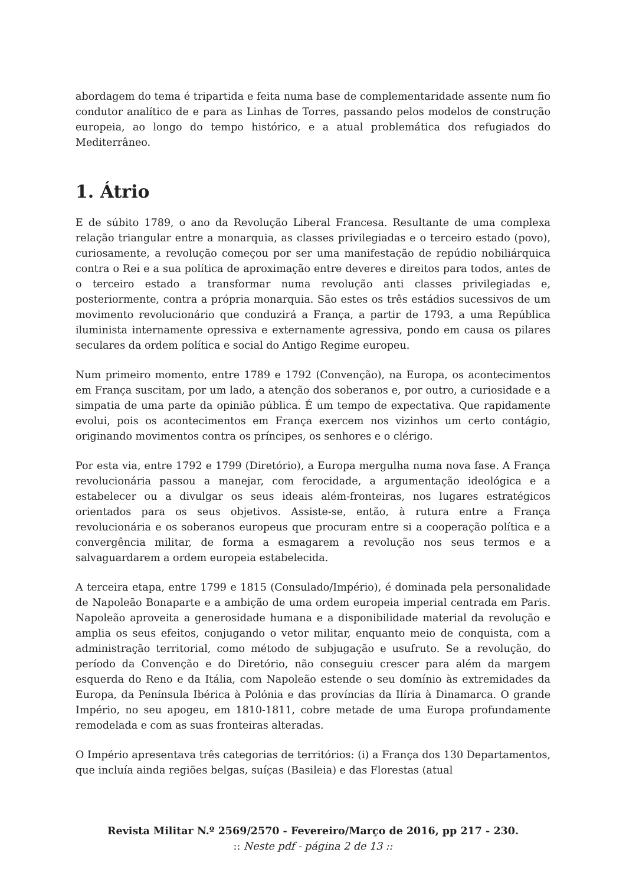abordagem do tema é tripartida e feita numa base de complementaridade assente num fio condutor analítico de e para as Linhas de Torres, passando pelos modelos de construção europeia, ao longo do tempo histórico, e a atual problemática dos refugiados do Mediterrâneo.
1. Átrio
E de súbito 1789, o ano da Revolução Liberal Francesa. Resultante de uma complexa relação triangular entre a monarquia, as classes privilegiadas e o terceiro estado (povo), curiosamente, a revolução começou por ser uma manifestação de repúdio nobiliárquica contra o Rei e a sua política de aproximação entre deveres e direitos para todos, antes de o terceiro estado a transformar numa revolução anti classes privilegiadas e, posteriormente, contra a própria monarquia. São estes os três estádios sucessivos de um movimento revolucionário que conduzirá a França, a partir de 1793, a uma República iluminista internamente opressiva e externamente agressiva, pondo em causa os pilares seculares da ordem política e social do Antigo Regime europeu.
Num primeiro momento, entre 1789 e 1792 (Convenção), na Europa, os acontecimentos em França suscitam, por um lado, a atenção dos soberanos e, por outro, a curiosidade e a simpatia de uma parte da opinião pública. É um tempo de expectativa. Que rapidamente evolui, pois os acontecimentos em França exercem nos vizinhos um certo contágio, originando movimentos contra os príncipes, os senhores e o clérigo.
Por esta via, entre 1792 e 1799 (Diretório), a Europa mergulha numa nova fase. A França revolucionária passou a manejar, com ferocidade, a argumentação ideológica e a estabelecer ou a divulgar os seus ideais além-fronteiras, nos lugares estratégicos orientados para os seus objetivos. Assiste-se, então, à rutura entre a França revolucionária e os soberanos europeus que procuram entre si a cooperação política e a convergência militar, de forma a esmagarem a revolução nos seus termos e a salvaguardarem a ordem europeia estabelecida.
A terceira etapa, entre 1799 e 1815 (Consulado/Império), é dominada pela personalidade de Napoleão Bonaparte e a ambição de uma ordem europeia imperial centrada em Paris. Napoleão aproveita a generosidade humana e a disponibilidade material da revolução e amplia os seus efeitos, conjugando o vetor militar, enquanto meio de conquista, com a administração territorial, como método de subjugação e usufruto. Se a revolução, do período da Convenção e do Diretório, não conseguiu crescer para além da margem esquerda do Reno e da Itália, com Napoleão estende o seu domínio às extremidades da Europa, da Península Ibérica à Polónia e das províncias da Ilíria à Dinamarca. O grande Império, no seu apogeu, em 1810-1811, cobre metade de uma Europa profundamente remodelada e com as suas fronteiras alteradas.
O Império apresentava três categorias de territórios: (i) a França dos 130 Departamentos, que incluía ainda regiões belgas, suíças (Basileia) e das Florestas (atual
Revista Militar N.º 2569/2570 - Fevereiro/Março de 2016, pp 217 - 230.
:: Neste pdf - página 2 de 13 ::